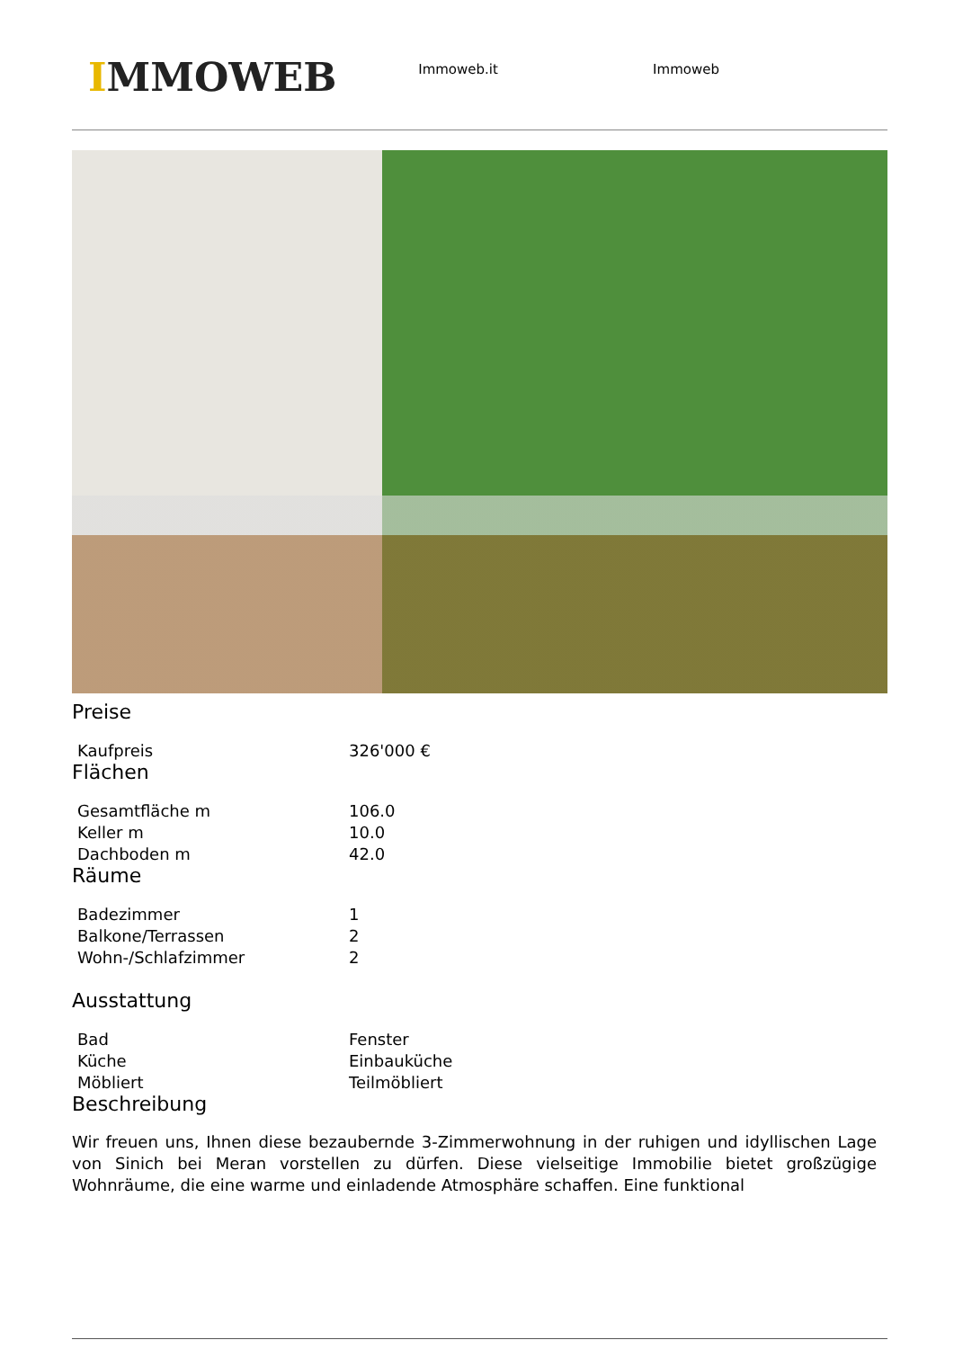IMMOWEB
Immoweb.it Immoweb
Preise
| Kaufpreis | 326'000 € |
Flächen
| Gesamtfläche m | 106.0 |
| Keller m | 10.0 |
| Dachboden m | 42.0 |
Räume
| Badezimmer | 1 |
| Balkone/Terrassen | 2 |
| Wohn-/Schlafzimmer | 2 |
Ausstattung
| Bad | Fenster |
| Küche | Einbauküche |
| Möbliert | Teilmöbliert |
Beschreibung
Wir freuen uns, Ihnen diese bezaubernde 3-Zimmerwohnung in der ruhigen und idyllischen Lage von Sinich bei Meran vorstellen zu dürfen. Diese vielseitige Immobilie bietet großzügige Wohnräume, die eine warme und einladende Atmosphäre schaffen. Eine funktional